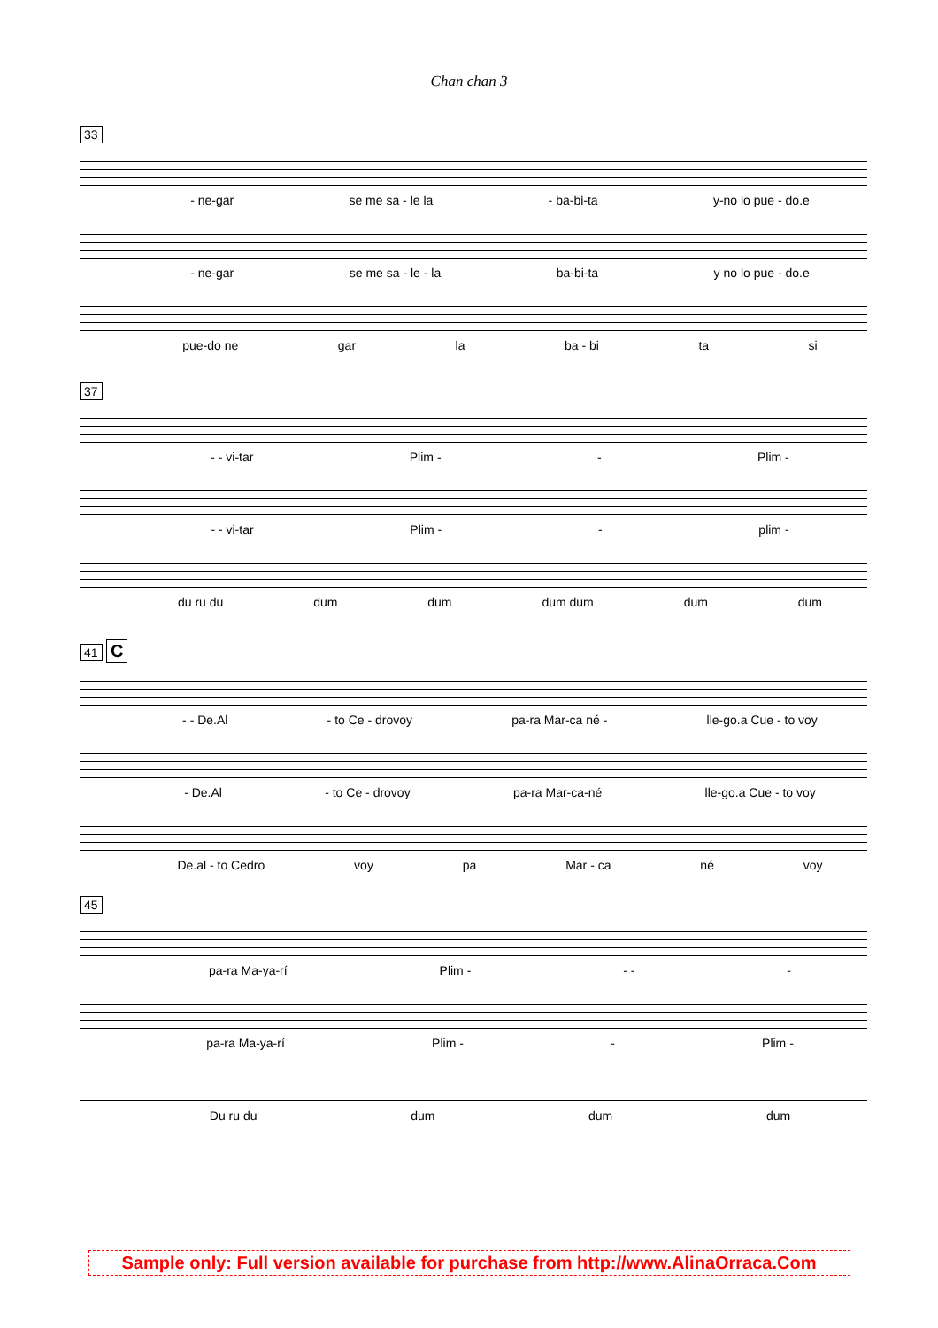Chan chan 3
33
- ne-gar se me sa - le la - ba-bi-ta y-no lo pue - do.e
- ne-gar se me sa - le - la ba-bi-ta y no lo pue - do.e
pue-do ne gar la ba - bi ta si
37
- - vi-tar Plim - - Plim -
- - vi-tar Plim - - plim -
du ru du dum dum dum dum dum dum
41 C
- - De.Al - to Ce - drovoy pa-ra Mar-ca né - lle-go.a Cue - to voy
- De.Al - to Ce - drovoy pa-ra Mar-ca-né lle-go.a Cue - to voy
De.al - to Cedro voy pa Mar - ca né voy
45
pa-ra Ma-ya-rí Plim - - - -
pa-ra Ma-ya-rí Plim - - Plim -
Du ru du dum dum dum
Sample only: Full version available for purchase from http://www.AlinaOrraca.Com